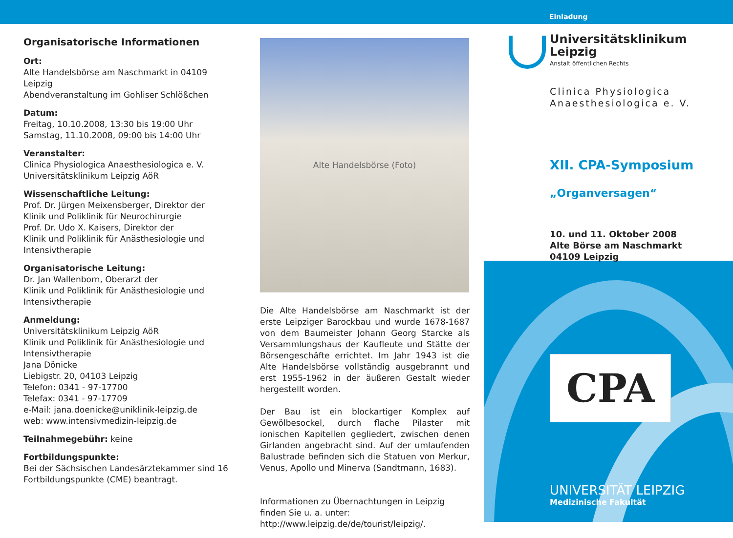Einladung
Organisatorische Informationen
Ort:
Alte Handelsbörse am Naschmarkt in 04109 Leipzig
Abendveranstaltung im Gohliser Schlößchen
Datum:
Freitag, 10.10.2008, 13:30 bis 19:00 Uhr
Samstag, 11.10.2008, 09:00 bis 14:00 Uhr
Veranstalter:
Clinica Physiologica Anaesthesiologica e. V.
Universitätsklinikum Leipzig AöR
Wissenschaftliche Leitung:
Prof. Dr. Jürgen Meixensberger, Direktor der
Klinik und Poliklinik für Neurochirurgie
Prof. Dr. Udo X. Kaisers, Direktor der
Klinik und Poliklinik für Anästhesiologie und
Intensivtherapie
Organisatorische Leitung:
Dr. Jan Wallenborn, Oberarzt der
Klinik und Poliklinik für Anästhesiologie und
Intensivtherapie
Anmeldung:
Universitätsklinikum Leipzig AöR
Klinik und Poliklinik für Anästhesiologie und
Intensivtherapie
Jana Dönicke
Liebigstr. 20, 04103 Leipzig
Telefon: 0341 - 97-17700
Telefax: 0341 - 97-17709
e-Mail: jana.doenicke@uniklinik-leipzig.de
web: www.intensivmedizin-leipzig.de
Teilnahmegebühr: keine
Fortbildungspunkte:
Bei der Sächsischen Landesärztekammer sind 16
Fortbildungspunkte (CME) beantragt.
Alte Handelsbörse (Foto)
Die Alte Handelsbörse am Naschmarkt ist der erste Leipziger Barockbau und wurde 1678-1687 von dem Baumeister Johann Georg Starcke als Versammlungshaus der Kaufleute und Stätte der Börsengeschäfte errichtet. Im Jahr 1943 ist die Alte Handelsbörse vollständig ausgebrannt und erst 1955-1962 in der äußeren Gestalt wieder hergestellt worden.
Der Bau ist ein blockartiger Komplex auf Gewölbesockel, durch flache Pilaster mit ionischen Kapitellen gegliedert, zwischen denen Girlanden angebracht sind. Auf der umlaufenden Balustrade befinden sich die Statuen von Merkur, Venus, Apollo und Minerva (Sandtmann, 1683).
Informationen zu Übernachtungen in Leipzig finden Sie u. a. unter: http://www.leipzig.de/de/tourist/leipzig/.
Universitätsklinikum
Leipzig
Anstalt öffentlichen Rechts
Clinica Physiologica
Anaesthesiologica e. V.
XII. CPA-Symposium
„Organversagen“
10. und 11. Oktober 2008
Alte Börse am Naschmarkt
04109 Leipzig
CPA
UNIVERSITÄT LEIPZIG
Medizinische Fakultät